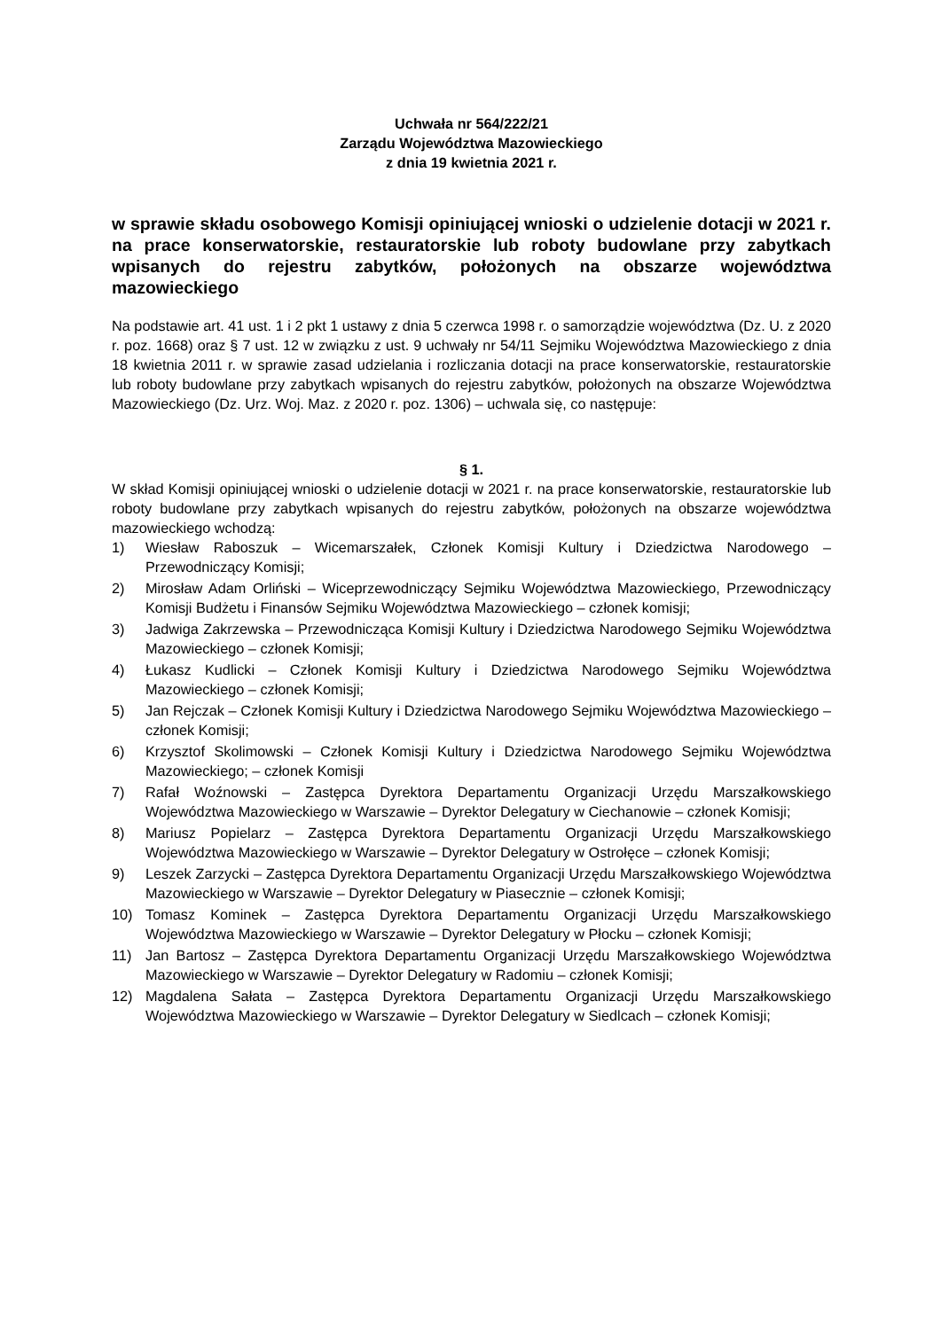Uchwała nr 564/222/21
Zarządu Województwa Mazowieckiego
z dnia 19 kwietnia 2021 r.
w sprawie składu osobowego Komisji opiniującej wnioski o udzielenie dotacji w 2021 r. na prace konserwatorskie, restauratorskie lub roboty budowlane przy zabytkach wpisanych do rejestru zabytków, położonych na obszarze województwa mazowieckiego
Na podstawie art. 41 ust. 1 i 2 pkt 1 ustawy z dnia 5 czerwca 1998 r. o samorządzie województwa (Dz. U. z 2020 r. poz. 1668) oraz § 7 ust. 12 w związku z ust. 9 uchwały nr 54/11 Sejmiku Województwa Mazowieckiego z dnia 18 kwietnia 2011 r. w sprawie zasad udzielania i rozliczania dotacji na prace konserwatorskie, restauratorskie lub roboty budowlane przy zabytkach wpisanych do rejestru zabytków, położonych na obszarze Województwa Mazowieckiego (Dz. Urz. Woj. Maz. z 2020 r. poz. 1306) – uchwala się, co następuje:
§ 1.
W skład Komisji opiniującej wnioski o udzielenie dotacji w 2021 r. na prace konserwatorskie, restauratorskie lub roboty budowlane przy zabytkach wpisanych do rejestru zabytków, położonych na obszarze województwa mazowieckiego wchodzą:
1) Wiesław Raboszuk – Wicemarszałek, Członek Komisji Kultury i Dziedzictwa Narodowego – Przewodniczący Komisji;
2) Mirosław Adam Orliński – Wiceprzewodniczący Sejmiku Województwa Mazowieckiego, Przewodniczący Komisji Budżetu i Finansów Sejmiku Województwa Mazowieckiego – członek komisji;
3) Jadwiga Zakrzewska – Przewodnicząca Komisji Kultury i Dziedzictwa Narodowego Sejmiku Województwa Mazowieckiego – członek Komisji;
4) Łukasz Kudlicki – Członek Komisji Kultury i Dziedzictwa Narodowego Sejmiku Województwa Mazowieckiego – członek Komisji;
5) Jan Rejczak – Członek Komisji Kultury i Dziedzictwa Narodowego Sejmiku Województwa Mazowieckiego – członek Komisji;
6) Krzysztof Skolimowski – Członek Komisji Kultury i Dziedzictwa Narodowego Sejmiku Województwa Mazowieckiego; – członek Komisji
7) Rafał Woźnowski – Zastępca Dyrektora Departamentu Organizacji Urzędu Marszałkowskiego Województwa Mazowieckiego w Warszawie – Dyrektor Delegatury w Ciechanowie – członek Komisji;
8) Mariusz Popielarz – Zastępca Dyrektora Departamentu Organizacji Urzędu Marszałkowskiego Województwa Mazowieckiego w Warszawie – Dyrektor Delegatury w Ostrołęce – członek Komisji;
9) Leszek Zarzycki – Zastępca Dyrektora Departamentu Organizacji Urzędu Marszałkowskiego Województwa Mazowieckiego w Warszawie – Dyrektor Delegatury w Piasecznie – członek Komisji;
10) Tomasz Kominek – Zastępca Dyrektora Departamentu Organizacji Urzędu Marszałkowskiego Województwa Mazowieckiego w Warszawie – Dyrektor Delegatury w Płocku – członek Komisji;
11) Jan Bartosz – Zastępca Dyrektora Departamentu Organizacji Urzędu Marszałkowskiego Województwa Mazowieckiego w Warszawie – Dyrektor Delegatury w Radomiu – członek Komisji;
12) Magdalena Sałata – Zastępca Dyrektora Departamentu Organizacji Urzędu Marszałkowskiego Województwa Mazowieckiego w Warszawie – Dyrektor Delegatury w Siedlcach – członek Komisji;